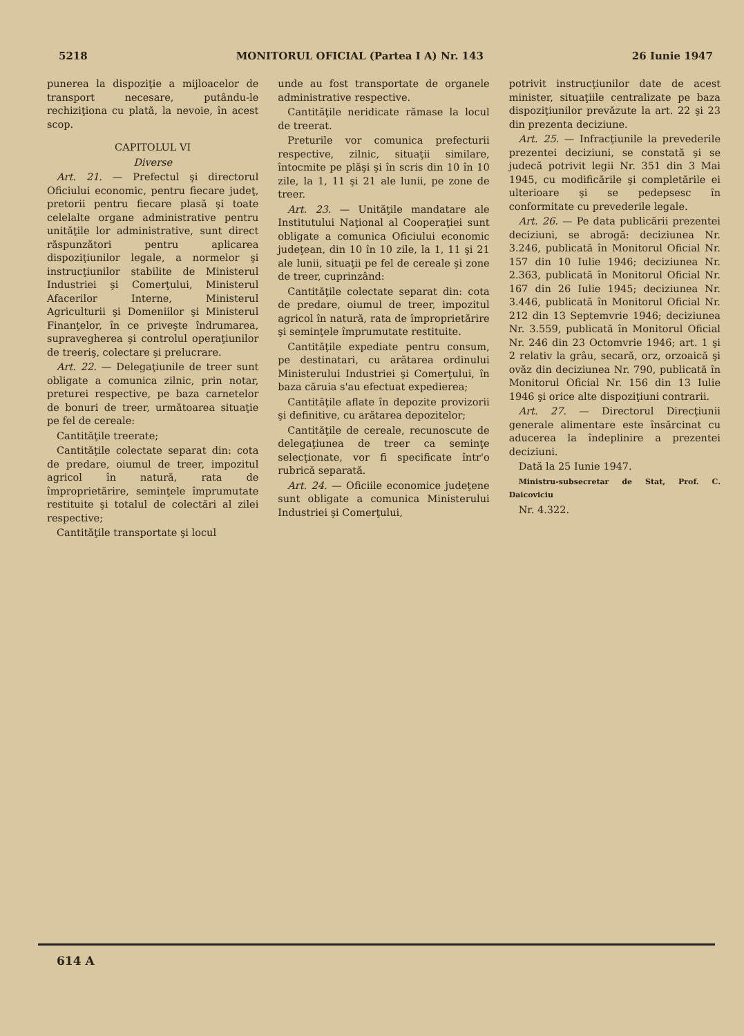5218 MONITORUL OFICIAL (Partea I A) Nr. 143 26 Iunie 1947
punerea la dispoziţie a mijloacelor de transport necesare, putându-le rechiziţiona cu plată, la nevoie, în acest scop.
CAPITOLUL VI
Diverse
Art. 21. — Prefectul şi directorul Oficiului economic, pentru fiecare judeţ, pretorii pentru fiecare plasă şi toate celelalte organe administrative pentru unităţile lor administrative, sunt direct răspunzători pentru aplicarea dispoziţiunilor legale, a normelor şi instrucţiunilor stabilite de Ministerul Industriei şi Comerţului, Ministerul Afacerilor Interne, Ministerul Agriculturii şi Domeniilor şi Ministerul Finanţelor, în ce priveşte îndrumarea, supravegherea şi controlul operaţiunilor de treeriş, colectare şi prelucrare.
Art. 22. — Delegaţiunile de treer sunt obligate a comunica zilnic, prin notar, preturei respective, pe baza carnetelor de bonuri de treer, următoarea situaţie pe fel de cereale:
Cantităţile treerate;
Cantităţile colectate separat din: cota de predare, oiumul de treer, impozitul agricol în natură, rata de împroprietărire, seminţele împrumutate restituite şi totalul de colectări al zilei respective;
Cantităţile transportate şi locul
unde au fost transportate de organele administrative respective.
Cantităţile neridicate rămase la locul de treerat.
Preturile vor comunica prefecturii respective, zilnic, situaţii similare, întocmite pe plăşi şi în scris din 10 în 10 zile, la 1, 11 şi 21 ale lunii, pe zone de treer.
Art. 23. — Unităţile mandatare ale Institutului Naţional al Cooperaţiei sunt obligate a comunica Oficiului economic judeţean, din 10 în 10 zile, la 1, 11 şi 21 ale lunii, situaţii pe fel de cereale şi zone de treer, cuprinzând:
Cantităţile colectate separat din: cota de predare, oiumul de treer, impozitul agricol în natură, rata de împroprietărire şi seminţele împrumutate restituite.
Cantităţile expediate pentru consum, pe destinatari, cu arătarea ordinului Ministerului Industriei şi Comerţului, în baza căruia s'au efectuat expedierea;
Cantităţile aflate în depozite provizorii şi definitive, cu arătarea depozitelor;
Cantităţile de cereale, recunoscute de delegaţiunea de treer ca seminţe selecţionate, vor fi specificate într'o rubrică separată.
Art. 24. — Oficiile economice judeţene sunt obligate a comunica Ministerului Industriei şi Comerţului,
potrivit instrucţiunilor date de acest minister, situaţiile centralizate pe baza dispoziţiunilor prevăzute la art. 22 şi 23 din prezenta deciziune.
Art. 25. — Infracţiunile la prevederile prezentei deciziuni, se constată şi se judecă potrivit legii Nr. 351 din 3 Mai 1945, cu modificările şi completările ei ulterioare şi se pedepsesc în conformitate cu prevederile legale.
Art. 26. — Pe data publicării prezentei deciziuni, se abrogă: deciziunea Nr. 3.246, publicată în Monitorul Oficial Nr. 157 din 10 Iulie 1946; deciziunea Nr. 2.363, publicată în Monitorul Oficial Nr. 167 din 26 Iulie 1945; deciziunea Nr. 3.446, publicată în Monitorul Oficial Nr. 212 din 13 Septemvrie 1946; deciziunea Nr. 3.559, publicată în Monitorul Oficial Nr. 246 din 23 Octomvrie 1946; art. 1 şi 2 relativ la grâu, secară, orz, orzoaică şi ovăz din deciziunea Nr. 790, publicată în Monitorul Oficial Nr. 156 din 13 Iulie 1946 şi orice alte dispoziţiuni contrarii.
Art. 27. — Directorul Direcţiunii generale alimentare este însărcinat cu aducerea la îndeplinire a prezentei deciziuni.
Dată la 25 Iunie 1947.
Ministru-subsecretar de Stat, Prof. C. Daicoviciu
Nr. 4.322.
614 A